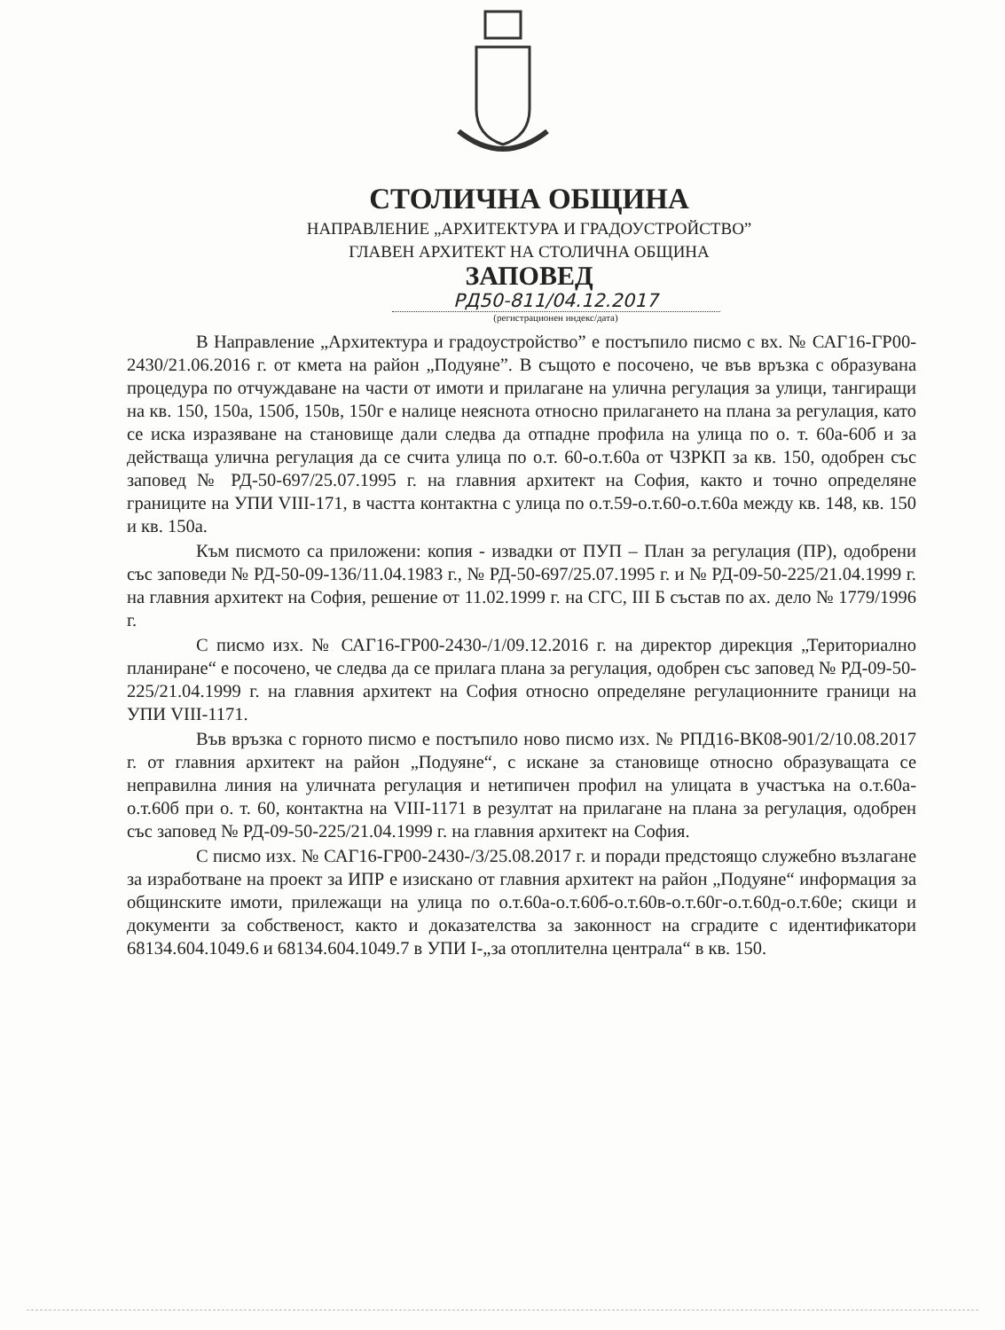СТОЛИЧНА ОБЩИНА
НАПРАВЛЕНИЕ „АРХИТЕКТУРА И ГРАДОУСТРОЙСТВО”
ГЛАВЕН АРХИТЕКТ НА СТОЛИЧНА ОБЩИНА
ЗАПОВЕД
РД50-811/04.12.2017
(регистрационен индекс/дата)
В Направление „Архитектура и градоустройство” е постъпило писмо с вх. № САГ16-ГР00-2430/21.06.2016 г. от кмета на район „Подуяне”. В същото е посочено, че във връзка с образувана процедура по отчуждаване на части от имоти и прилагане на улична регулация за улици, тангиращи на кв. 150, 150а, 150б, 150в, 150г е налице неяснота относно прилагането на плана за регулация, като се иска изразяване на становище дали следва да отпадне профила на улица по о. т. 60а-60б и за действаща улична регулация да се счита улица по о.т. 60-о.т.60а от ЧЗРКП за кв. 150, одобрен със заповед № РД-50-697/25.07.1995 г. на главния архитект на София, както и точно определяне границите на УПИ VIII-171, в частта контактна с улица по о.т.59-о.т.60-о.т.60а между кв. 148, кв. 150 и кв. 150а.
Към писмото са приложени: копия - извадки от ПУП – План за регулация (ПР), одобрени със заповеди № РД-50-09-136/11.04.1983 г., № РД-50-697/25.07.1995 г. и № РД-09-50-225/21.04.1999 г. на главния архитект на София, решение от 11.02.1999 г. на СГС, III Б състав по ах. дело № 1779/1996 г.
С писмо изх. № САГ16-ГР00-2430-/1/09.12.2016 г. на директор дирекция „Териториално планиране“ е посочено, че следва да се прилага плана за регулация, одобрен със заповед № РД-09-50-225/21.04.1999 г. на главния архитект на София относно определяне регулационните граници на УПИ VIII-1171.
Във връзка с горното писмо е постъпило ново писмо изх. № РПД16-ВК08-901/2/10.08.2017 г. от главния архитект на район „Подуяне“, с искане за становище относно образуващата се неправилна линия на уличната регулация и нетипичен профил на улицата в участъка на о.т.60а-о.т.60б при о. т. 60, контактна на VIII-1171 в резултат на прилагане на плана за регулация, одобрен със заповед № РД-09-50-225/21.04.1999 г. на главния архитект на София.
С писмо изх. № САГ16-ГР00-2430-/3/25.08.2017 г. и поради предстоящо служебно възлагане за изработване на проект за ИПР е изискано от главния архитект на район „Подуяне“ информация за общинските имоти, прилежащи на улица по о.т.60а-о.т.60б-о.т.60в-о.т.60г-о.т.60д-о.т.60е; скици и документи за собственост, както и доказателства за законност на сградите с идентификатори 68134.604.1049.6 и 68134.604.1049.7 в УПИ I-„за отоплителна централа“ в кв. 150.